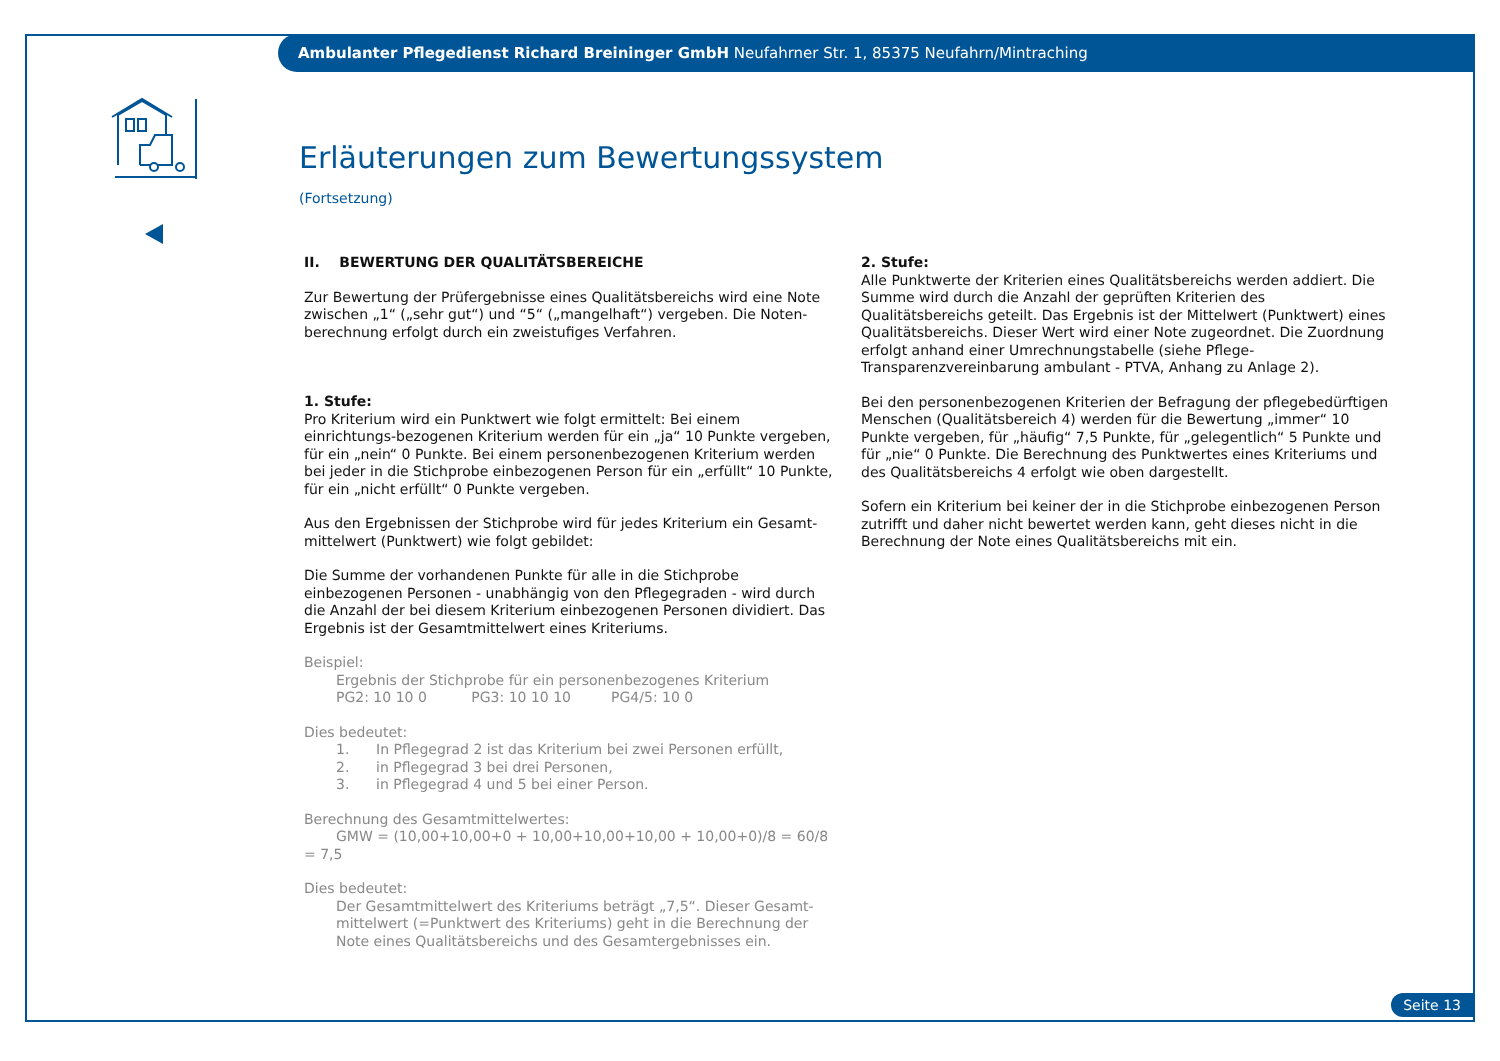Ambulanter Pflegedienst Richard Breininger GmbH Neufahrner Str. 1, 85375 Neufahrn/Mintraching
Erläuterungen zum Bewertungssystem
(Fortsetzung)
II. BEWERTUNG DER QUALITÄTSBEREICHE
Zur Bewertung der Prüfergebnisse eines Qualitätsbereichs wird eine Note zwischen „1“ („sehr gut“) und “5“ („mangelhaft“) vergeben. Die Noten-berechnung erfolgt durch ein zweistufiges Verfahren.
1. Stufe:
Pro Kriterium wird ein Punktwert wie folgt ermittelt: Bei einem einrichtungs-bezogenen Kriterium werden für ein „ja“ 10 Punkte vergeben, für ein „nein“ 0 Punkte. Bei einem personenbezogenen Kriterium werden bei jeder in die Stichprobe einbezogenen Person für ein „erfüllt“ 10 Punkte, für ein „nicht erfüllt“ 0 Punkte vergeben.
Aus den Ergebnissen der Stichprobe wird für jedes Kriterium ein Gesamt-mittelwert (Punktwert) wie folgt gebildet:
Die Summe der vorhandenen Punkte für alle in die Stichprobe einbezogenen Personen - unabhängig von den Pflegegraden - wird durch die Anzahl der bei diesem Kriterium einbezogenen Personen dividiert. Das Ergebnis ist der Gesamtmittelwert eines Kriteriums.
Beispiel:
Ergebnis der Stichprobe für ein personenbezogenes Kriterium
PG2: 10 10 0 PG3: 10 10 10 PG4/5: 10 0
Dies bedeutet:
1. In Pflegegrad 2 ist das Kriterium bei zwei Personen erfüllt,
2. in Pflegegrad 3 bei drei Personen,
3. in Pflegegrad 4 und 5 bei einer Person.
Berechnung des Gesamtmittelwertes:
GMW = (10,00+10,00+0 + 10,00+10,00+10,00 + 10,00+0)/8 = 60/8 = 7,5
Dies bedeutet:
Der Gesamtmittelwert des Kriteriums beträgt „7,5“. Dieser Gesamt-mittelwert (=Punktwert des Kriteriums) geht in die Berechnung der Note eines Qualitätsbereichs und des Gesamtergebnisses ein.
2. Stufe:
Alle Punktwerte der Kriterien eines Qualitätsbereichs werden addiert. Die Summe wird durch die Anzahl der geprüften Kriterien des Qualitätsbereichs geteilt. Das Ergebnis ist der Mittelwert (Punktwert) eines Qualitätsbereichs. Dieser Wert wird einer Note zugeordnet. Die Zuordnung erfolgt anhand einer Umrechnungstabelle (siehe Pflege-Transparenzvereinbarung ambulant - PTVA, Anhang zu Anlage 2).
Bei den personenbezogenen Kriterien der Befragung der pflegebedürftigen Menschen (Qualitätsbereich 4) werden für die Bewertung „immer“ 10 Punkte vergeben, für „häufig“ 7,5 Punkte, für „gelegentlich“ 5 Punkte und für „nie“ 0 Punkte. Die Berechnung des Punktwertes eines Kriteriums und des Qualitätsbereichs 4 erfolgt wie oben dargestellt.
Sofern ein Kriterium bei keiner der in die Stichprobe einbezogenen Person zutrifft und daher nicht bewertet werden kann, geht dieses nicht in die Berechnung der Note eines Qualitätsbereichs mit ein.
Seite 13